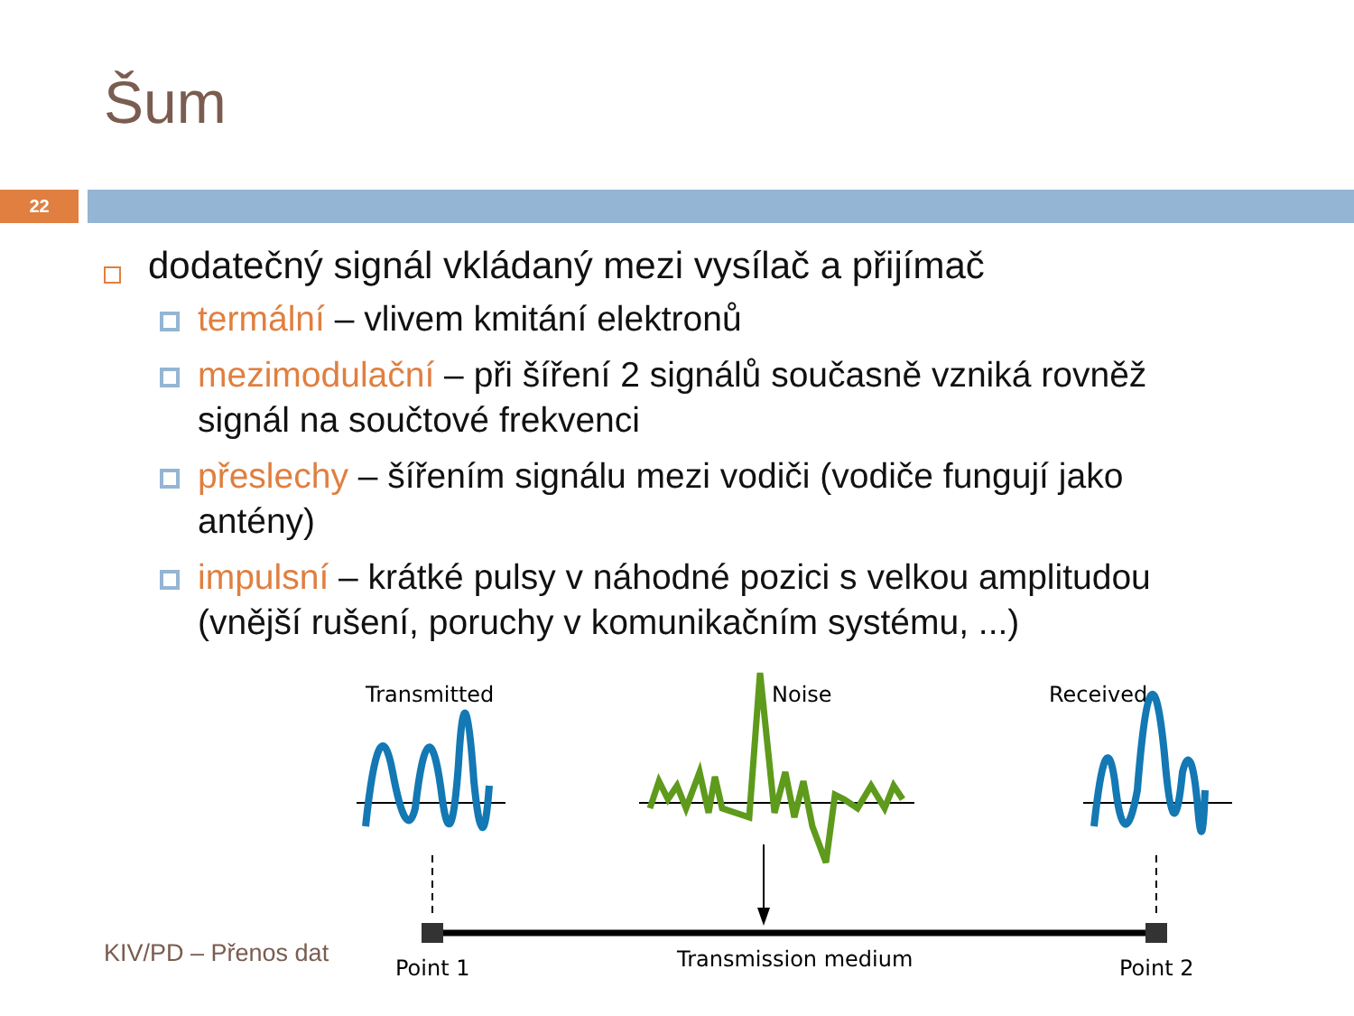Šum
22
dodatečný signál vkládaný mezi vysílač a přijímač
termální – vlivem kmitání elektronů
mezimodulační – při šíření 2 signálů současně vzniká rovněž signál na součtové frekvenci
přeslechy – šířením signálu mezi vodiči (vodiče fungují jako antény)
impulsní – krátké pulsy v náhodné pozici s velkou amplitudou (vnější rušení, poruchy v komunikačním systému, ...)
KIV/PD – Přenos dat
Transmitted
Noise
Received
Point 1
Transmission medium
Point 2